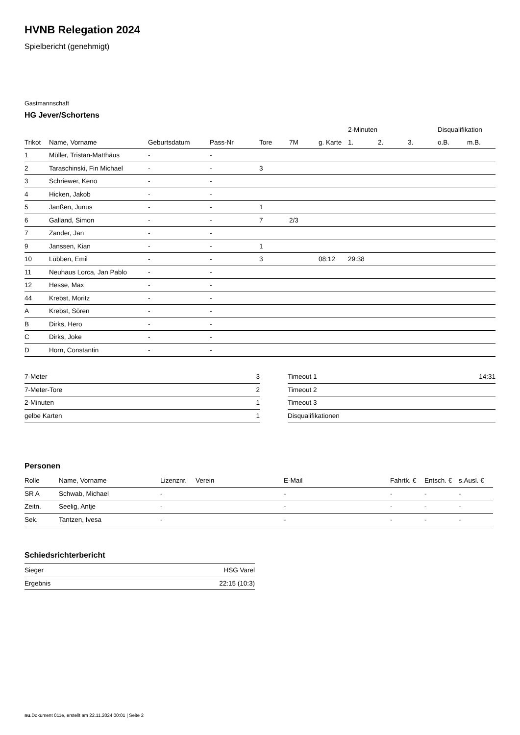HVNB Relegation 2024
Spielbericht (genehmigt)
Gastmannschaft
HG Jever/Schortens
| | | | | | | | 2-Minuten | | | Disqualifikation | |
| --- | --- | --- | --- | --- | --- | --- | --- | --- | --- | --- | --- |
| Trikot | Name, Vorname | Geburtsdatum | Pass-Nr | Tore | 7M | g. Karte | 1. | 2. | 3. | o.B. | m.B. |
| 1 | Müller, Tristan-Matthäus | - | - | | | | | | | | |
| 2 | Taraschinski, Fin Michael | - | - | 3 | | | | | | | |
| 3 | Schriewer, Keno | - | - | | | | | | | | |
| 4 | Hicken, Jakob | - | - | | | | | | | | |
| 5 | Janßen, Junus | - | - | 1 | | | | | | | |
| 6 | Galland, Simon | - | - | 7 | 2/3 | | | | | | |
| 7 | Zander, Jan | - | - | | | | | | | | |
| 9 | Janssen, Kian | - | - | 1 | | | | | | | |
| 10 | Lübben, Emil | - | - | 3 | | 08:12 | 29:38 | | | | |
| 11 | Neuhaus Lorca, Jan Pablo | - | - | | | | | | | | |
| 12 | Hesse, Max | - | - | | | | | | | | |
| 44 | Krebst, Moritz | - | - | | | | | | | | |
| A | Krebst, Sören | - | - | | | | | | | | |
| B | Dirks, Hero | - | - | | | | | | | | |
| C | Dirks, Joke | - | - | | | | | | | | |
| D | Horn, Constantin | - | - | | | | | | | | |
| 7-Meter | 3 |
| 7-Meter-Tore | 2 |
| 2-Minuten | 1 |
| gelbe Karten | 1 |
| Timeout 1 | 14:31 |
| Timeout 2 | |
| Timeout 3 | |
| Disqualifikationen | |
Personen
| Rolle | Name, Vorname | Lizenznr. | Verein | E-Mail | Fahrtk. € | Entsch. € | s.Ausl. € |
| --- | --- | --- | --- | --- | --- | --- | --- |
| SR A | Schwab, Michael | - | | - | - | - | - |
| Zeitn. | Seelig, Antje | - | | - | - | - | - |
| Sek. | Tantzen, Ivesa | - | | - | - | - | - |
Schiedsrichterbericht
| Sieger | HSG Varel |
| Ergebnis | 22:15 (10:3) |
nu.Dokument 011e, erstellt am 22.11.2024 00:01 | Seite 2